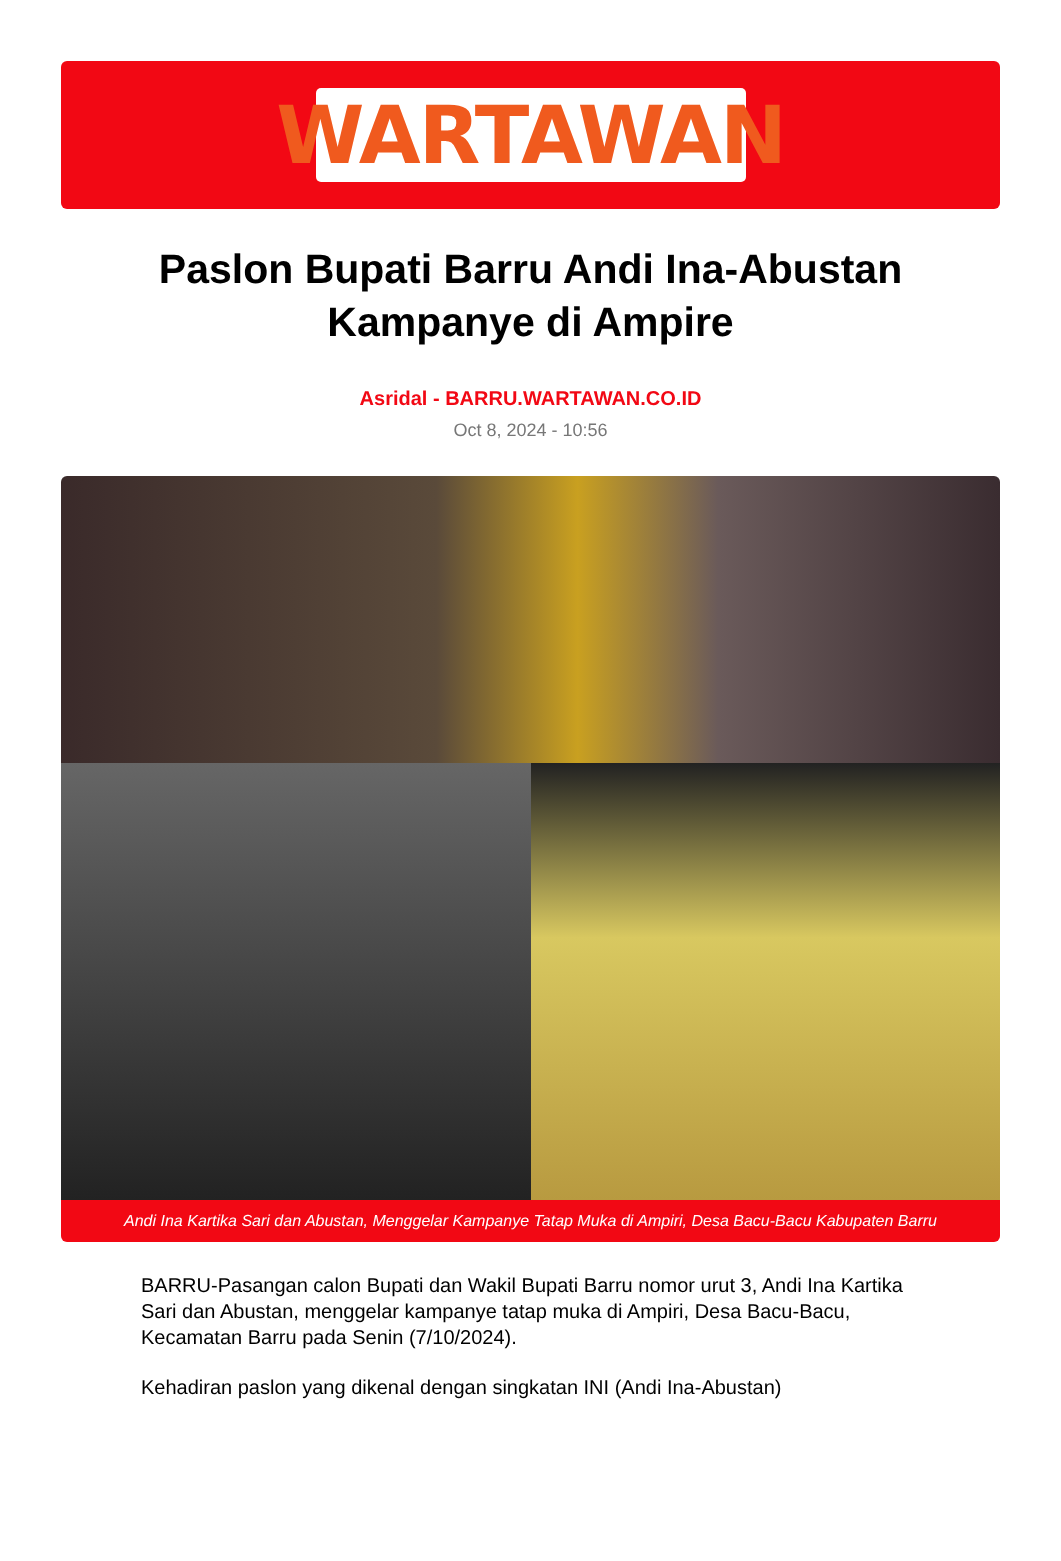WARTAWAN
Paslon Bupati Barru Andi Ina-Abustan Kampanye di Ampire
Asridal - BARRU.WARTAWAN.CO.ID
Oct 8, 2024 - 10:56
Andi Ina Kartika Sari dan Abustan, Menggelar Kampanye Tatap Muka di Ampiri, Desa Bacu-Bacu Kabupaten Barru
BARRU-Pasangan calon Bupati dan Wakil Bupati Barru nomor urut 3, Andi Ina Kartika Sari dan Abustan, menggelar kampanye tatap muka di Ampiri, Desa Bacu-Bacu, Kecamatan Barru pada Senin (7/10/2024).
Kehadiran paslon yang dikenal dengan singkatan INI (Andi Ina-Abustan)